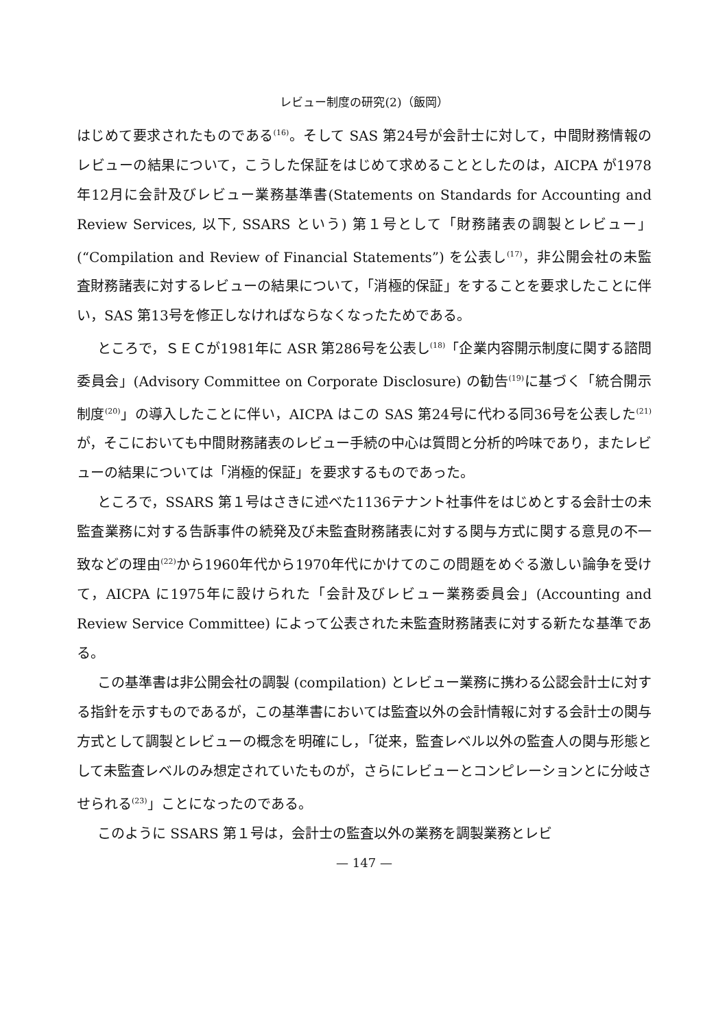レビュー制度の研究(2)（飯岡）
はじめて要求されたものである<sup>(16)</sup>。そして SAS 第24号が会計士に対して，中間財務情報のレビューの結果について，こうした保証をはじめて求めることとしたのは，AICPA が1978年12月に会計及びレビュー業務基準書(Statements on Standards for Accounting and Review Services, 以下, SSARS という) 第１号として「財務諸表の調製とレビュー」(“Compilation and Review of Financial Statements”) を公表し<sup>(17)</sup>，非公開会社の未監査財務諸表に対するレビューの結果について，「消極的保証」をすることを要求したことに伴い，SAS 第13号を修正しなければならなくなったためである。
ところで，ＳＥＣが1981年に ASR 第286号を公表し<sup>(18)</sup>「企業内容開示制度に関する諮問委員会」(Advisory Committee on Corporate Disclosure) の勧告<sup>(19)</sup>に基づく「統合開示制度<sup>(20)</sup>」の導入したことに伴い，AICPA はこの SAS 第24号に代わる同36号を公表した<sup>(21)</sup>が，そこにおいても中間財務諸表のレビュー手続の中心は質問と分析的吟味であり，またレビューの結果については「消極的保証」を要求するものであった。
ところで，SSARS 第１号はさきに述べた1136テナント社事件をはじめとする会計士の未監査業務に対する告訴事件の続発及び未監査財務諸表に対する関与方式に関する意見の不一致などの理由<sup>(22)</sup>から1960年代から1970年代にかけてのこの問題をめぐる激しい論争を受けて，AICPA に1975年に設けられた「会計及びレビュー業務委員会」(Accounting and Review Service Committee) によって公表された未監査財務諸表に対する新たな基準である。
この基準書は非公開会社の調製 (compilation) とレビュー業務に携わる公認会計士に対する指針を示すものであるが，この基準書においては監査以外の会計情報に対する会計士の関与方式として調製とレビューの概念を明確にし，「従来，監査レベル以外の監査人の関与形態として未監査レベルのみ想定されていたものが，さらにレビューとコンピレーションとに分岐させられる<sup>(23)</sup>」ことになったのである。
このように SSARS 第１号は，会計士の監査以外の業務を調製業務とレビ
— 147 —